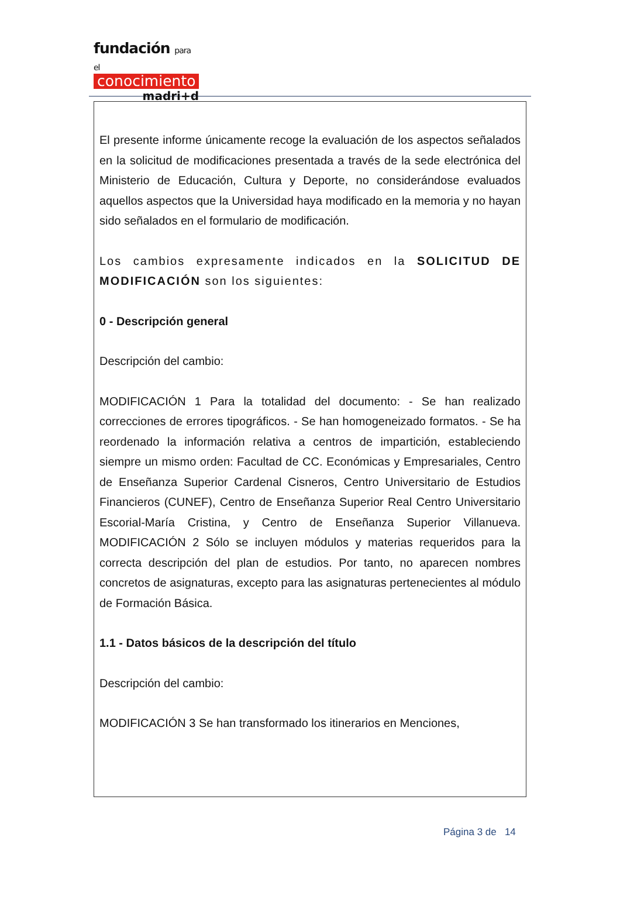fundación para el
conocimiento
madri+d
El presente informe únicamente recoge la evaluación de los aspectos señalados en la solicitud de modificaciones presentada a través de la sede electrónica del Ministerio de Educación, Cultura y Deporte, no considerándose evaluados aquellos aspectos que la Universidad haya modificado en la memoria y no hayan sido señalados en el formulario de modificación.
Los cambios expresamente indicados en la SOLICITUD DE MODIFICACIÓN son los siguientes:
0 - Descripción general
Descripción del cambio:
MODIFICACIÓN 1 Para la totalidad del documento: - Se han realizado correcciones de errores tipográficos. - Se han homogeneizado formatos. - Se ha reordenado la información relativa a centros de impartición, estableciendo siempre un mismo orden: Facultad de CC. Económicas y Empresariales, Centro de Enseñanza Superior Cardenal Cisneros, Centro Universitario de Estudios Financieros (CUNEF), Centro de Enseñanza Superior Real Centro Universitario Escorial-María Cristina, y Centro de Enseñanza Superior Villanueva. MODIFICACIÓN 2 Sólo se incluyen módulos y materias requeridos para la correcta descripción del plan de estudios. Por tanto, no aparecen nombres concretos de asignaturas, excepto para las asignaturas pertenecientes al módulo de Formación Básica.
1.1 - Datos básicos de la descripción del título
Descripción del cambio:
MODIFICACIÓN 3 Se han transformado los itinerarios en Menciones,
Página 3 de 14